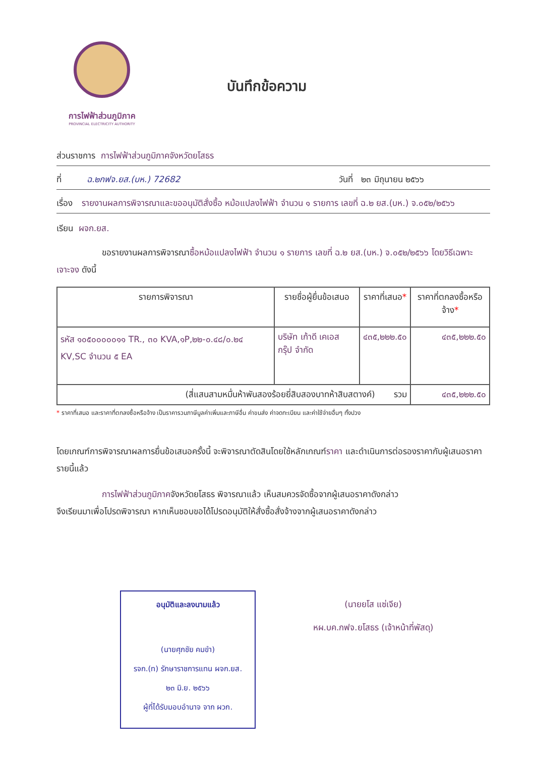การไฟฟ้าส่วนภูมิภาค
PROVINCIAL ELECTRICITY AUTHORITY
บันทึกข้อความ
ส่วนราชการ การไฟฟ้าส่วนภูมิภาคจังหวัดยโสธร
ที่ ฉ.๒กฟจ.ยส.(บห.) 72682 วันที่ ๒๓ มิถุนายน ๒๕๖๖
เรื่อง รายงานผลการพิจารณาและขออนุมัติสั่งซื้อ หม้อแปลงไฟฟ้า จำนวน ๑ รายการ เลขที่ ฉ.๒ ยส.(บห.) จ.๐๕๒/๒๕๖๖
เรียน ผจก.ยส.
ขอรายงานผลการพิจารณาซื้อหม้อแปลงไฟฟ้า จำนวน ๑ รายการ เลขที่ ฉ.๒ ยส.(บห.) จ.๐๕๒/๒๕๖๖ โดยวิธีเฉพาะเจาะจง ดังนี้
| รายการพิจารณา | รายชื่อผู้ยื่นข้อเสนอ | ราคาที่เสนอ * | ราคาที่ตกลงซื้อหรือจ้าง * |
| --- | --- | --- | --- |
| รหัส ๑๐๕๐๐๐๐๐๑๑ TR., ๓๐ KVA,๑P,๒๒-๐.๔๘/๐.๒๔ KV,SC จำนวน ๕ EA | บริษัท เก้าดี เคเอส กรุ๊ป จำกัด | ๔๓๕,๒๒๒.๕๐ | ๔๓๕,๒๒๒.๕๐ |
| (สี่แสนสามหมื่นห้าพันสองร้อยยี่สิบสองบาทห้าสิบสตางค์) รวม | | | ๔๓๕,๒๒๒.๕๐ |
* ราคาที่เสนอ และราคาที่ตกลงซื้อหรือจ้าง เป็นราคารวมภาษีมูลค่าเพิ่มและภาษีอื่น ค่าขนส่ง ค่าจดทะเบียน และค่าใช้จ่ายอื่นๆ ทั้งปวง
โดยเกณฑ์การพิจารณาผลการยื่นข้อเสนอครั้งนี้ จะพิจารณาตัดสินโดยใช้หลักเกณฑ์ราคา และดำเนินการต่อรองราคากับผู้เสนอราคารายนี้แล้ว
การไฟฟ้าส่วนภูมิภาคจังหวัดยโสธร พิจารณาแล้ว เห็นสมควรจัดซื้อจากผู้เสนอราคาดังกล่าว
จึงเรียนมาเพื่อโปรดพิจารณา หากเห็นชอบขอได้โปรดอนุมัติให้สั่งซื้อสั่งจ้างจากผู้เสนอราคาดังกล่าว
(นายยโส แซ่เจีย)
หผ.บค.กฟจ.ยโสธร (เจ้าหน้าที่พัสดุ)
อนุมัติและลงนามแล้ว
(นายศุภชัย คมขำ)
รจก.(ท) รักษาราชการแทน ผจก.ยส.
๒๓ มิ.ย. ๒๕๖๖
ผู้ที่ได้รับมอบอำนาจ จาก ผวก.